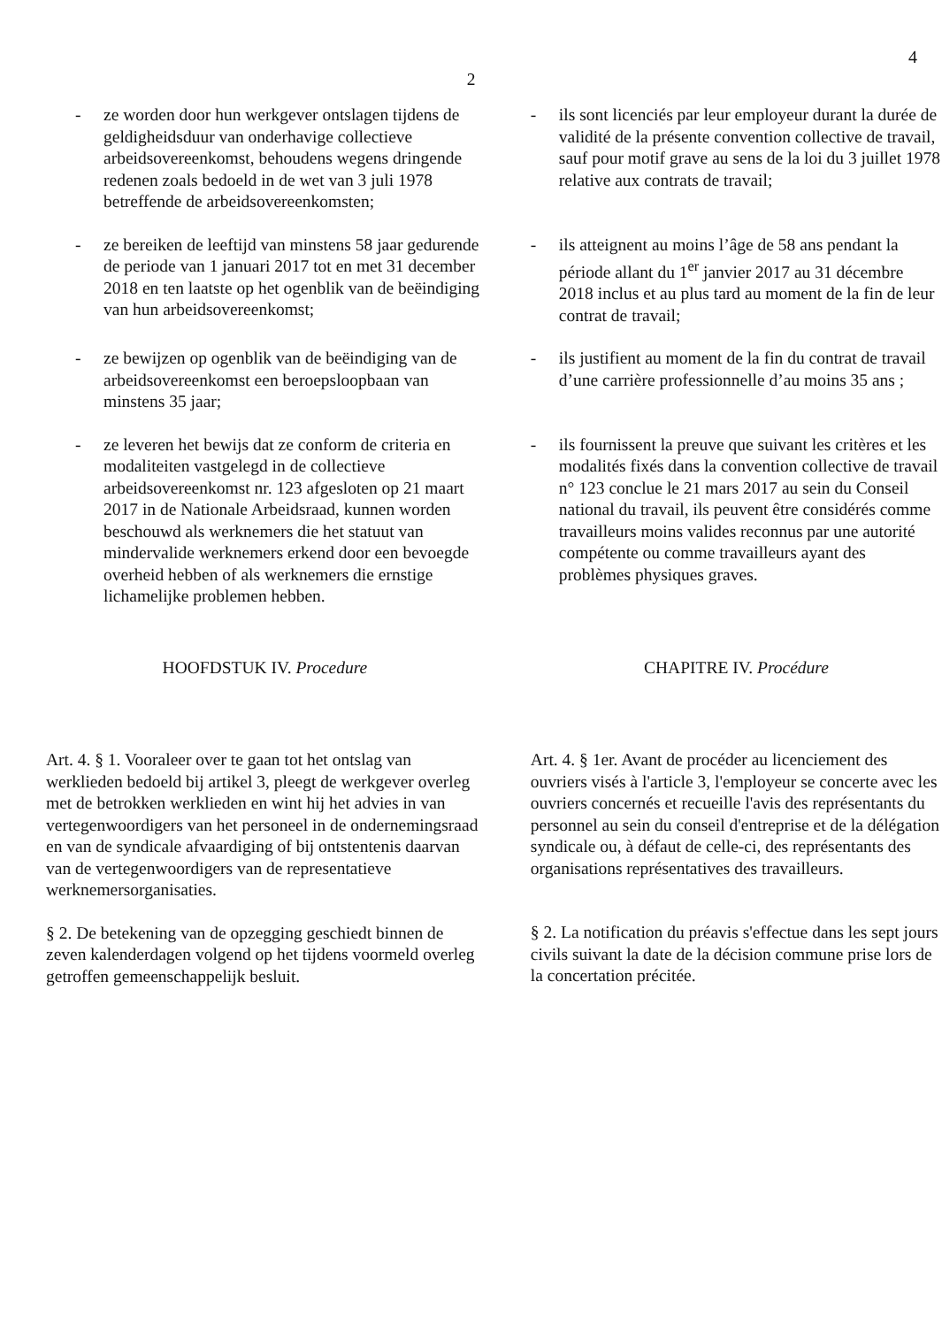4
2
- ze worden door hun werkgever ontslagen tijdens de geldigheidsduur van onderhavige collectieve arbeidsovereenkomst, behoudens wegens dringende redenen zoals bedoeld in de wet van 3 juli 1978 betreffende de arbeidsovereenkomsten;
- ils sont licenciés par leur employeur durant la durée de validité de la présente convention collective de travail, sauf pour motif grave au sens de la loi du 3 juillet 1978 relative aux contrats de travail;
- ze bereiken de leeftijd van minstens 58 jaar gedurende de periode van 1 januari 2017 tot en met 31 december 2018 en ten laatste op het ogenblik van de beëindiging van hun arbeidsovereenkomst;
- ils atteignent au moins l’âge de 58 ans pendant la période allant du 1<sup>er</sup> janvier 2017 au 31 décembre 2018 inclus et au plus tard au moment de la fin de leur contrat de travail;
- ze bewijzen op ogenblik van de beëindiging van de arbeidsovereenkomst een beroepsloopbaan van minstens 35 jaar;
- ils justifient au moment de la fin du contrat de travail d’une carrière professionnelle d’au moins 35 ans ;
- ze leveren het bewijs dat ze conform de criteria en modaliteiten vastgelegd in de collectieve arbeidsovereenkomst nr. 123 afgesloten op 21 maart 2017 in de Nationale Arbeidsraad, kunnen worden beschouwd als werknemers die het statuut van mindervalide werknemers erkend door een bevoegde overheid hebben of als werknemers die ernstige lichamelijke problemen hebben.
- ils fournissent la preuve que suivant les critères et les modalités fixés dans la convention collective de travail n° 123 conclue le 21 mars 2017 au sein du Conseil national du travail, ils peuvent être considérés comme travailleurs moins valides reconnus par une autorité compétente ou comme travailleurs ayant des problèmes physiques graves.
HOOFDSTUK IV. Procedure CHAPITRE IV. Procédure
Art. 4. § 1. Vooraleer over te gaan tot het ontslag van werklieden bedoeld bij artikel 3, pleegt de werkgever overleg met de betrokken werklieden en wint hij het advies in van vertegenwoordigers van het personeel in de ondernemingsraad en van de syndicale afvaardiging of bij ontstentenis daarvan van de vertegenwoordigers van de representatieve werknemersorganisaties.
§ 2. De betekening van de opzegging geschiedt binnen de zeven kalenderdagen volgend op het tijdens voormeld overleg getroffen gemeenschappelijk besluit.
Art. 4. § 1er. Avant de procéder au licenciement des ouvriers visés à l'article 3, l'employeur se concerte avec les ouvriers concernés et recueille l'avis des représentants du personnel au sein du conseil d'entreprise et de la délégation syndicale ou, à défaut de celle-ci, des représentants des organisations représentatives des travailleurs.
§ 2. La notification du préavis s'effectue dans les sept jours civils suivant la date de la décision commune prise lors de la concertation précitée.